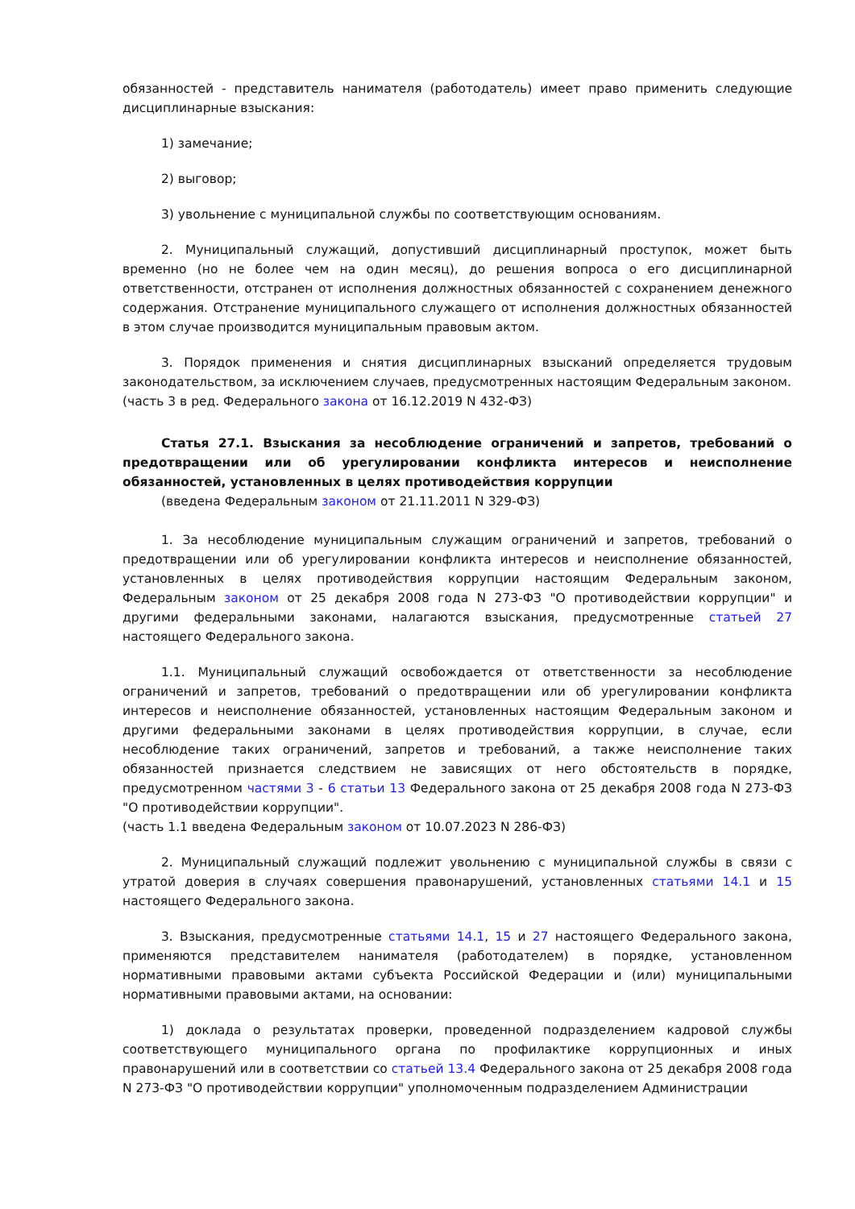обязанностей - представитель нанимателя (работодатель) имеет право применить следующие дисциплинарные взыскания:
1) замечание;
2) выговор;
3) увольнение с муниципальной службы по соответствующим основаниям.
2. Муниципальный служащий, допустивший дисциплинарный проступок, может быть временно (но не более чем на один месяц), до решения вопроса о его дисциплинарной ответственности, отстранен от исполнения должностных обязанностей с сохранением денежного содержания. Отстранение муниципального служащего от исполнения должностных обязанностей в этом случае производится муниципальным правовым актом.
3. Порядок применения и снятия дисциплинарных взысканий определяется трудовым законодательством, за исключением случаев, предусмотренных настоящим Федеральным законом.
(часть 3 в ред. Федерального закона от 16.12.2019 N 432-ФЗ)
Статья 27.1. Взыскания за несоблюдение ограничений и запретов, требований о предотвращении или об урегулировании конфликта интересов и неисполнение обязанностей, установленных в целях противодействия коррупции
(введена Федеральным законом от 21.11.2011 N 329-ФЗ)
1. За несоблюдение муниципальным служащим ограничений и запретов, требований о предотвращении или об урегулировании конфликта интересов и неисполнение обязанностей, установленных в целях противодействия коррупции настоящим Федеральным законом, Федеральным законом от 25 декабря 2008 года N 273-ФЗ "О противодействии коррупции" и другими федеральными законами, налагаются взыскания, предусмотренные статьей 27 настоящего Федерального закона.
1.1. Муниципальный служащий освобождается от ответственности за несоблюдение ограничений и запретов, требований о предотвращении или об урегулировании конфликта интересов и неисполнение обязанностей, установленных настоящим Федеральным законом и другими федеральными законами в целях противодействия коррупции, в случае, если несоблюдение таких ограничений, запретов и требований, а также неисполнение таких обязанностей признается следствием не зависящих от него обстоятельств в порядке, предусмотренном частями 3 - 6 статьи 13 Федерального закона от 25 декабря 2008 года N 273-ФЗ "О противодействии коррупции".
(часть 1.1 введена Федеральным законом от 10.07.2023 N 286-ФЗ)
2. Муниципальный служащий подлежит увольнению с муниципальной службы в связи с утратой доверия в случаях совершения правонарушений, установленных статьями 14.1 и 15 настоящего Федерального закона.
3. Взыскания, предусмотренные статьями 14.1, 15 и 27 настоящего Федерального закона, применяются представителем нанимателя (работодателем) в порядке, установленном нормативными правовыми актами субъекта Российской Федерации и (или) муниципальными нормативными правовыми актами, на основании:
1) доклада о результатах проверки, проведенной подразделением кадровой службы соответствующего муниципального органа по профилактике коррупционных и иных правонарушений или в соответствии со статьей 13.4 Федерального закона от 25 декабря 2008 года N 273-ФЗ "О противодействии коррупции" уполномоченным подразделением Администрации